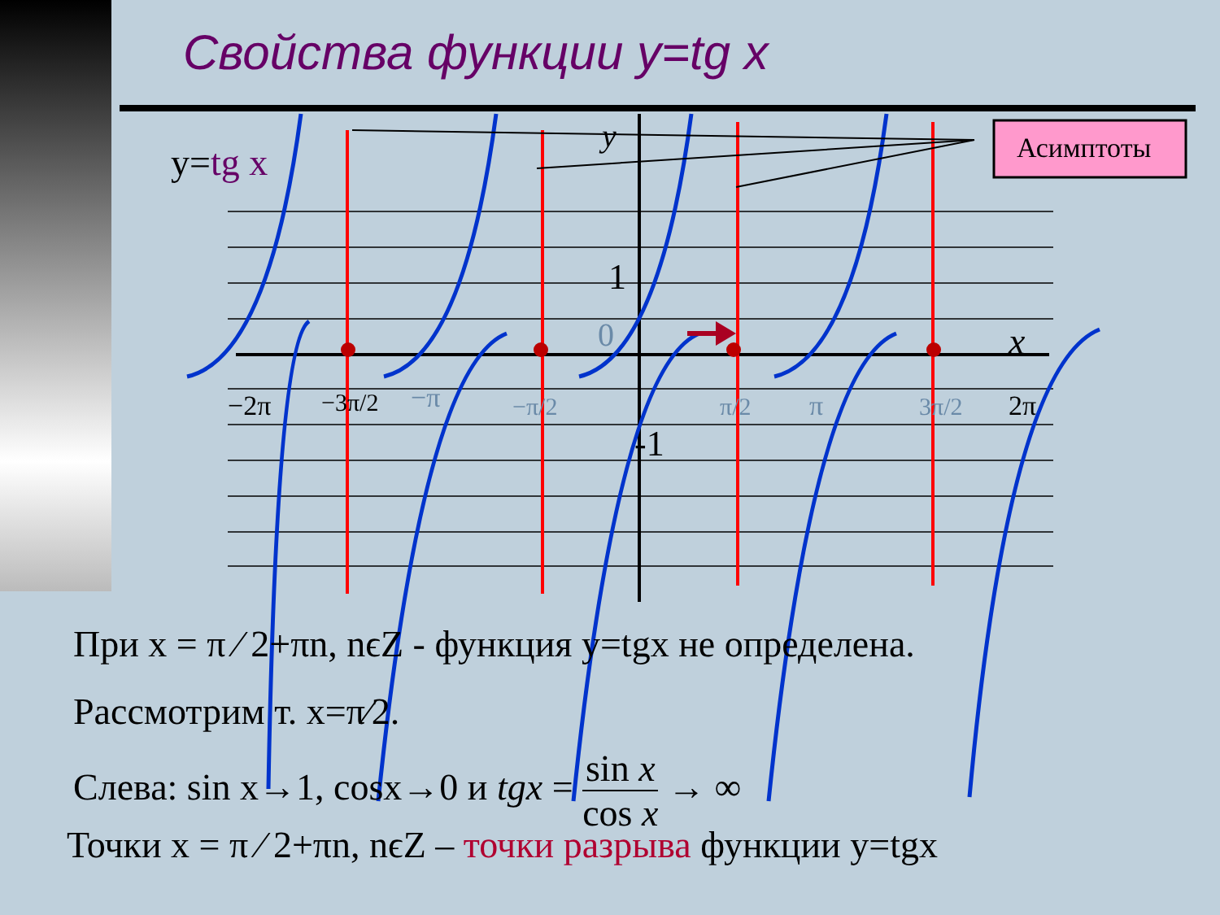Свойства функции y=tg x
Асимптоты
y=tg x
y
x
1
-1
−2π
−3π/2
−π
−π/2
π/2
π
3π/2
2π
0
При x = π ⁄ 2+πn, nϵZ - функция y=tgx не определена.
Рассмотрим т. x=π⁄2.
Слева: sin x→1, cosx→0 и tgx = sin x cos x → ∞
Точки x = π ⁄ 2+πn, nϵZ – точки разрыва функции y=tgx